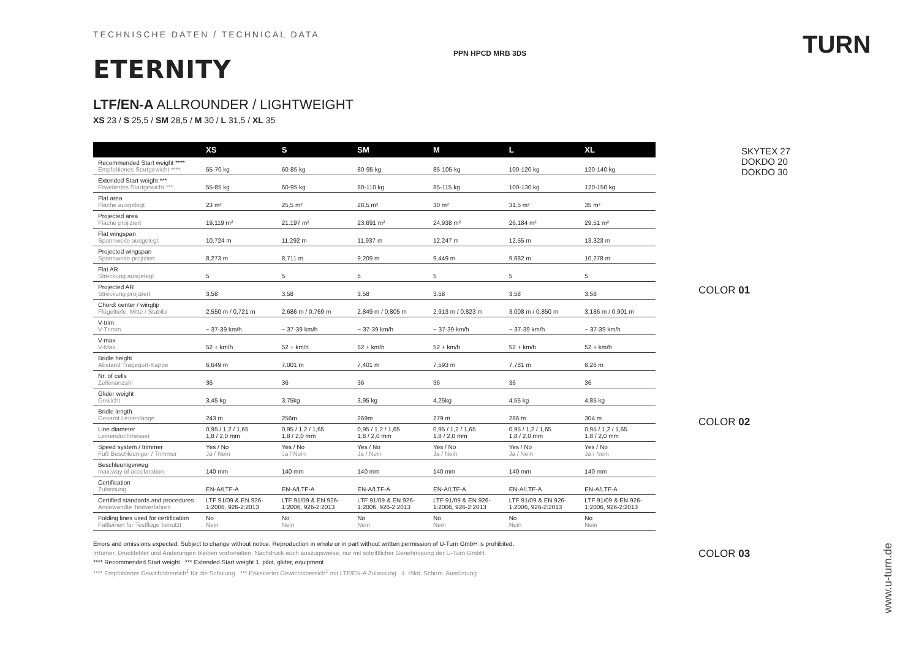PPN HPCD MRB 3DS TURN
TECHNISCHE DATEN / TECHNICAL DATA
ETERNITY
LTF/EN-A ALLROUNDER / LIGHTWEIGHT
XS 23 / S 25,5 / SM 28,5 / M 30 / L 31,5 / XL 35
| | XS | S | SM | M | L | XL |
| --- | --- | --- | --- | --- | --- | --- |
| Recommended Start weight **** Empfohlenes Startgewicht **** | 55-70 kg | 60-85 kg | 80-95 kg | 85-105 kg | 100-120 kg | 120-140 kg |
| Extended Start weight *** Erweitertes Startgewicht *** | 55-85 kg | 60-95 kg | 80-110 kg | 85-115 kg | 100-130 kg | 120-150 kg |
| Flat area Fläche ausgelegt | 23 m² | 25,5 m² | 28,5 m² | 30 m² | 31,5 m² | 35 m² |
| Projected area Fläche projiziert | 19,119 m² | 21,197 m² | 23,691 m² | 24,938 m² | 26,184 m² | 29,51 m² |
| Flat wingspan Spannweite ausgelegt | 10,724 m | 11,292 m | 11,937 m | 12,247 m | 12,55 m | 13,323 m |
| Projected wingspan Spannweite projiziert | 8,273 m | 8,711 m | 9,209 m | 9,449 m | 9,682 m | 10,278 m |
| Flat AR Streckung ausgelegt | 5 | 5 | 5 | 5 | 5 | 5 |
| Projected AR Streckung projiziert | 3,58 | 3,58 | 3,58 | 3,58 | 3,58 | 3,58 |
| Chord: center / wingtip Flügeltiefe: Mitte / Stabilo | 2,550 m / 0,721 m | 2,686 m / 0,769 m | 2,849 m / 0,805 m | 2,913 m / 0,823 m | 3,008 m / 0,850 m | 3,186 m / 0,901 m |
| V-trim V-Trimm | ~ 37-39 km/h | ~ 37-39 km/h | ~ 37-39 km/h | ~ 37-39 km/h | ~ 37-39 km/h | ~ 37-39 km/h |
| V-max V-Max. | 52 + km/h | 52 + km/h | 52 + km/h | 52 + km/h | 52 + km/h | 52 + km/h |
| Bridle height Abstand Tragegurt-Kappe | 6,649 m | 7,001 m | 7,401 m | 7,593 m | 7,781 m | 8,26 m |
| Nr. of cells Zellenanzahl | 36 | 36 | 36 | 36 | 36 | 36 |
| Glider weight Gewicht | 3,45 kg | 3,75kg | 3,95 kg | 4,25kg | 4,55 kg | 4,85 kg |
| Bridle length Gesamt Leinenlänge | 243 m | 256m | 269m | 279 m | 286 m | 304 m |
| Line diameter Leinenduchmesser | 0,95 / 1,2 / 1,65 1,8 / 2,0 mm | 0,95 / 1,2 / 1,65 1,8 / 2,0 mm | 0,95 / 1,2 / 1,65 1,8 / 2,0 mm | 0,95 / 1,2 / 1,65 1,8 / 2,0 mm | 0,95 / 1,2 / 1,65 1,8 / 2,0 mm | 0,95 / 1,2 / 1,65 1,8 / 2,0 mm |
| Speed system / trimmer Fuß Beschleuniger / Trimmer | Yes / No Ja / Nein | Yes / No Ja / Nein | Yes / No Ja / Nein | Yes / No Ja / Nein | Yes / No Ja / Nein | Yes / No Ja / Nein |
| Beschleunigerweg max.way of accelaration | 140 mm | 140 mm | 140 mm | 140 mm | 140 mm | 140 mm |
| Certification Zulassung | EN-A/LTF-A | EN-A/LTF-A | EN-A/LTF-A | EN-A/LTF-A | EN-A/LTF-A | EN-A/LTF-A |
| Certified standards and procedures Angewandte Testverfahren | LTF 91/09 & EN 926- 1:2006, 926-2:2013 | LTF 91/09 & EN 926- 1:2006, 926-2:2013 | LTF 91/09 & EN 926- 1:2006, 926-2:2013 | LTF 91/09 & EN 926- 1:2006, 926-2:2013 | LTF 91/09 & EN 926- 1:2006, 926-2:2013 | LTF 91/09 & EN 926- 1:2006, 926-2:2013 |
| Folding lines used for certification Faltleinen für Testflüge benutzt | No Nein | No Nein | No Nein | No Nein | No Nein | No Nein |
Errors and omissions expected. Subject to change without notice. Reproduction in whole or in part without written permission of U-Turn GmbH is prohibited.
Irrtümer, Druckfehler und Änderungen bleiben vorbehalten. Nachdruck auch auszugsweise, nur mit schriftlicher Genehmigung der U-Turn GmbH.
**** Recommended Start weight *** Extended Start weight 1. pilot, glider, equipment
**** Empfohlener Gewichtsbereich<sup>1</sup> für die Schulung *** Erweiterter Gewichtsbereich<sup>1</sup> mit LTF/EN-A Zulassung 1. Pilot, Schirm, Ausrüstung
SKYTEX 27
DOKDO 20
DOKDO 30
COLOR 01
COLOR 02
COLOR 03
www.u-turn.de